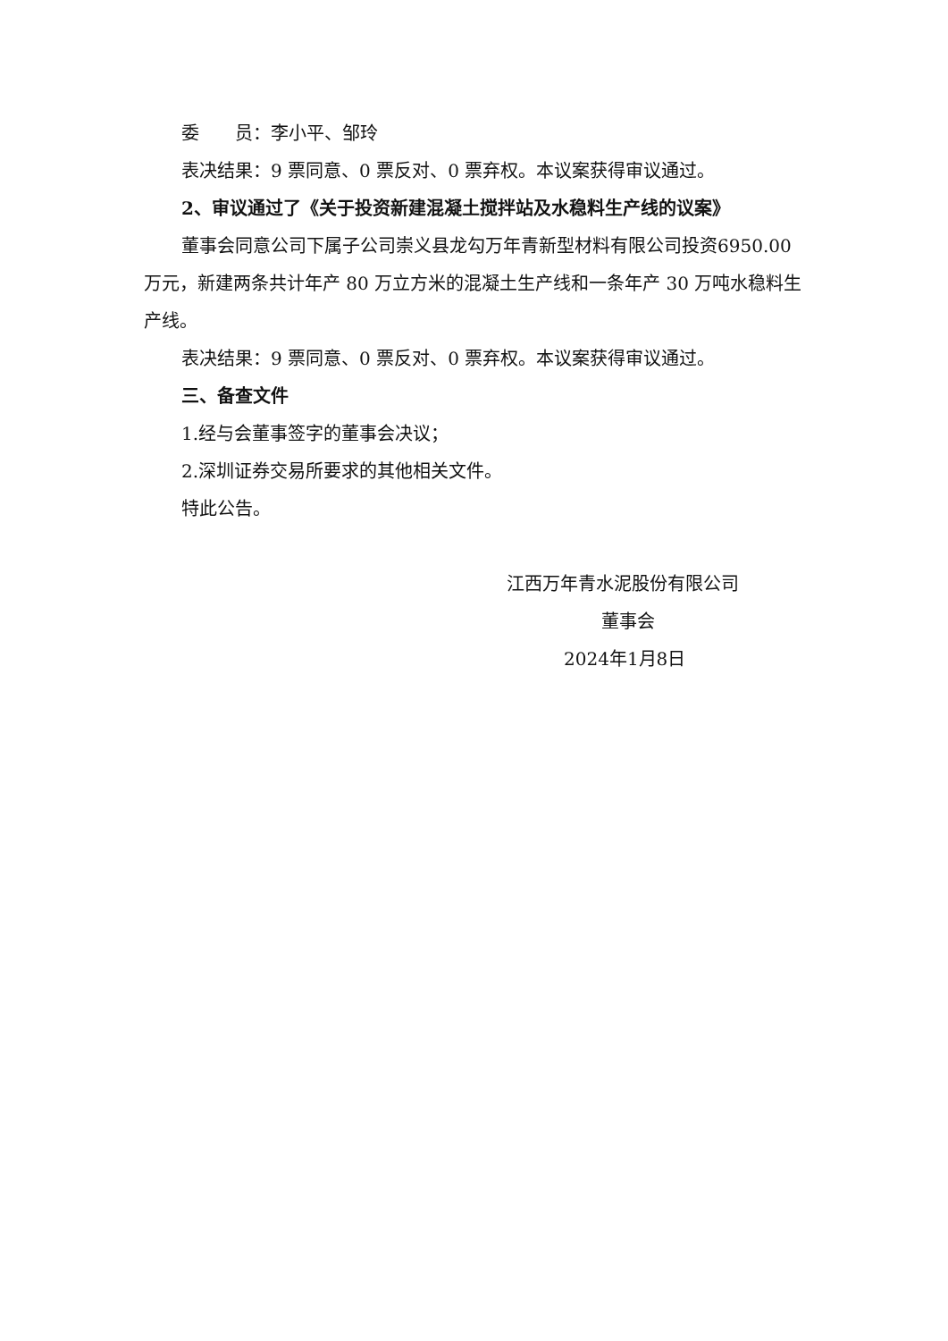委　　员：李小平、邹玲
表决结果：9 票同意、0 票反对、0 票弃权。本议案获得审议通过。
2、审议通过了《关于投资新建混凝土搅拌站及水稳料生产线的议案》
董事会同意公司下属子公司崇义县龙勾万年青新型材料有限公司投资6950.00 万元，新建两条共计年产 80 万立方米的混凝土生产线和一条年产 30 万吨水稳料生产线。
表决结果：9 票同意、0 票反对、0 票弃权。本议案获得审议通过。
三、备查文件
1.经与会董事签字的董事会决议；
2.深圳证券交易所要求的其他相关文件。
特此公告。
江西万年青水泥股份有限公司
董事会
2024年1月8日